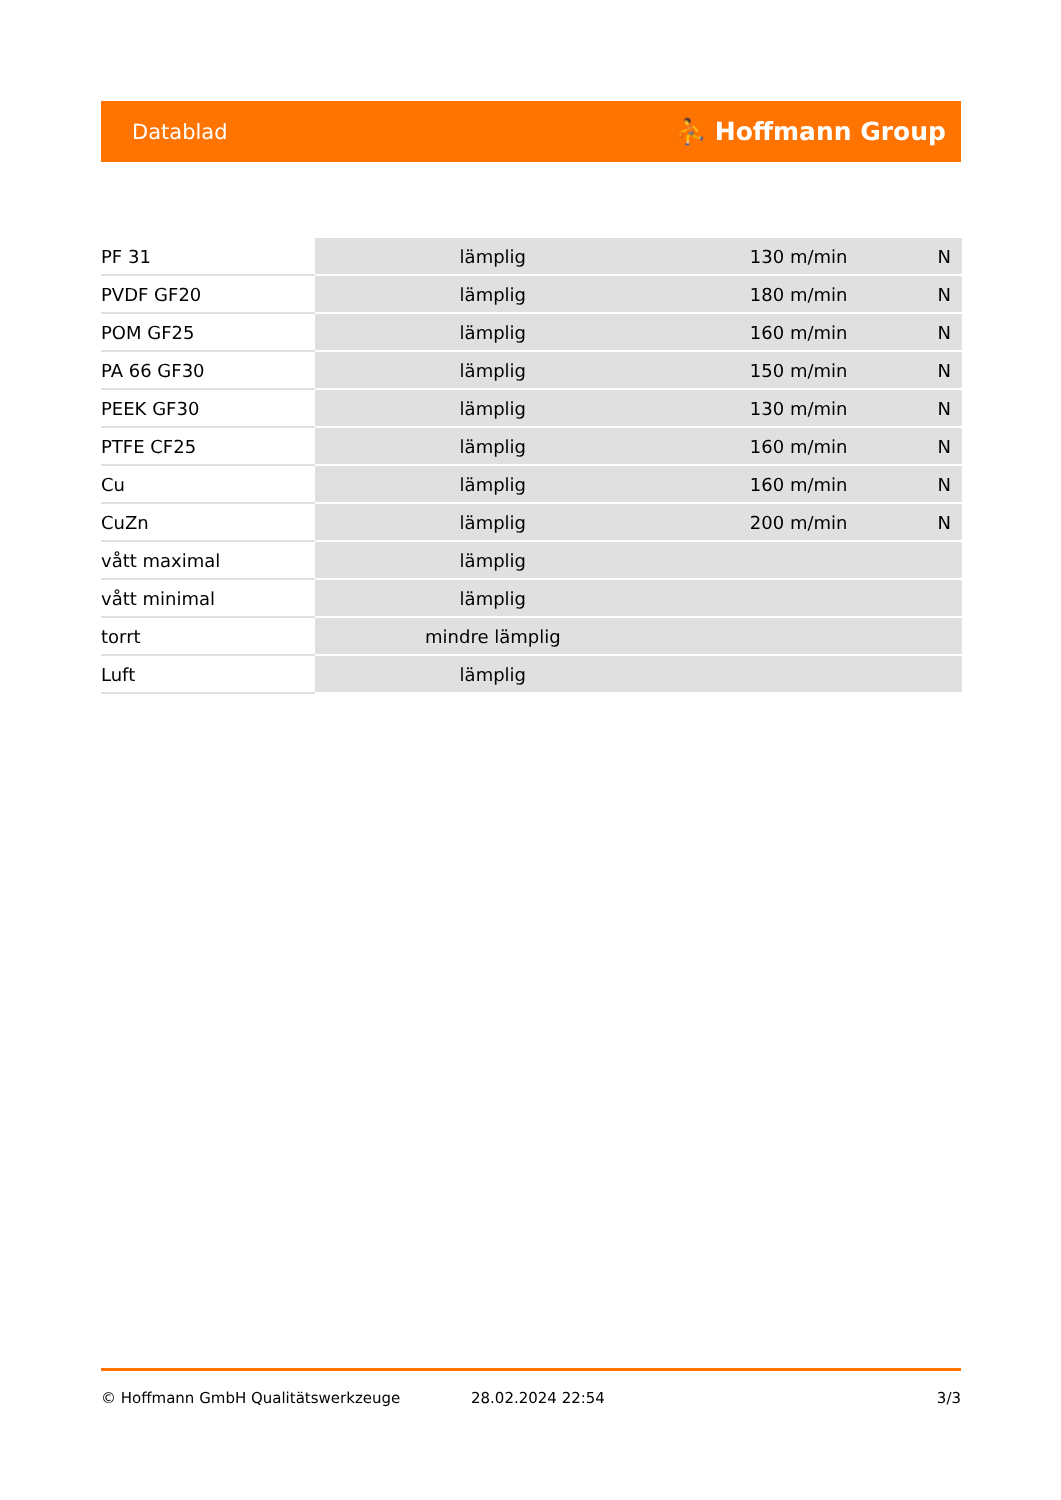Datablad ⛹ Hoffmann Group
| PF 31 | lämplig | 130 m/min | N |
| PVDF GF20 | lämplig | 180 m/min | N |
| POM GF25 | lämplig | 160 m/min | N |
| PA 66 GF30 | lämplig | 150 m/min | N |
| PEEK GF30 | lämplig | 130 m/min | N |
| PTFE CF25 | lämplig | 160 m/min | N |
| Cu | lämplig | 160 m/min | N |
| CuZn | lämplig | 200 m/min | N |
| vått maximal | lämplig | | |
| vått minimal | lämplig | | |
| torrt | mindre lämplig | | |
| Luft | lämplig | | |
© Hoffmann GmbH Qualitätswerkzeuge 28.02.2024 22:54 3/3